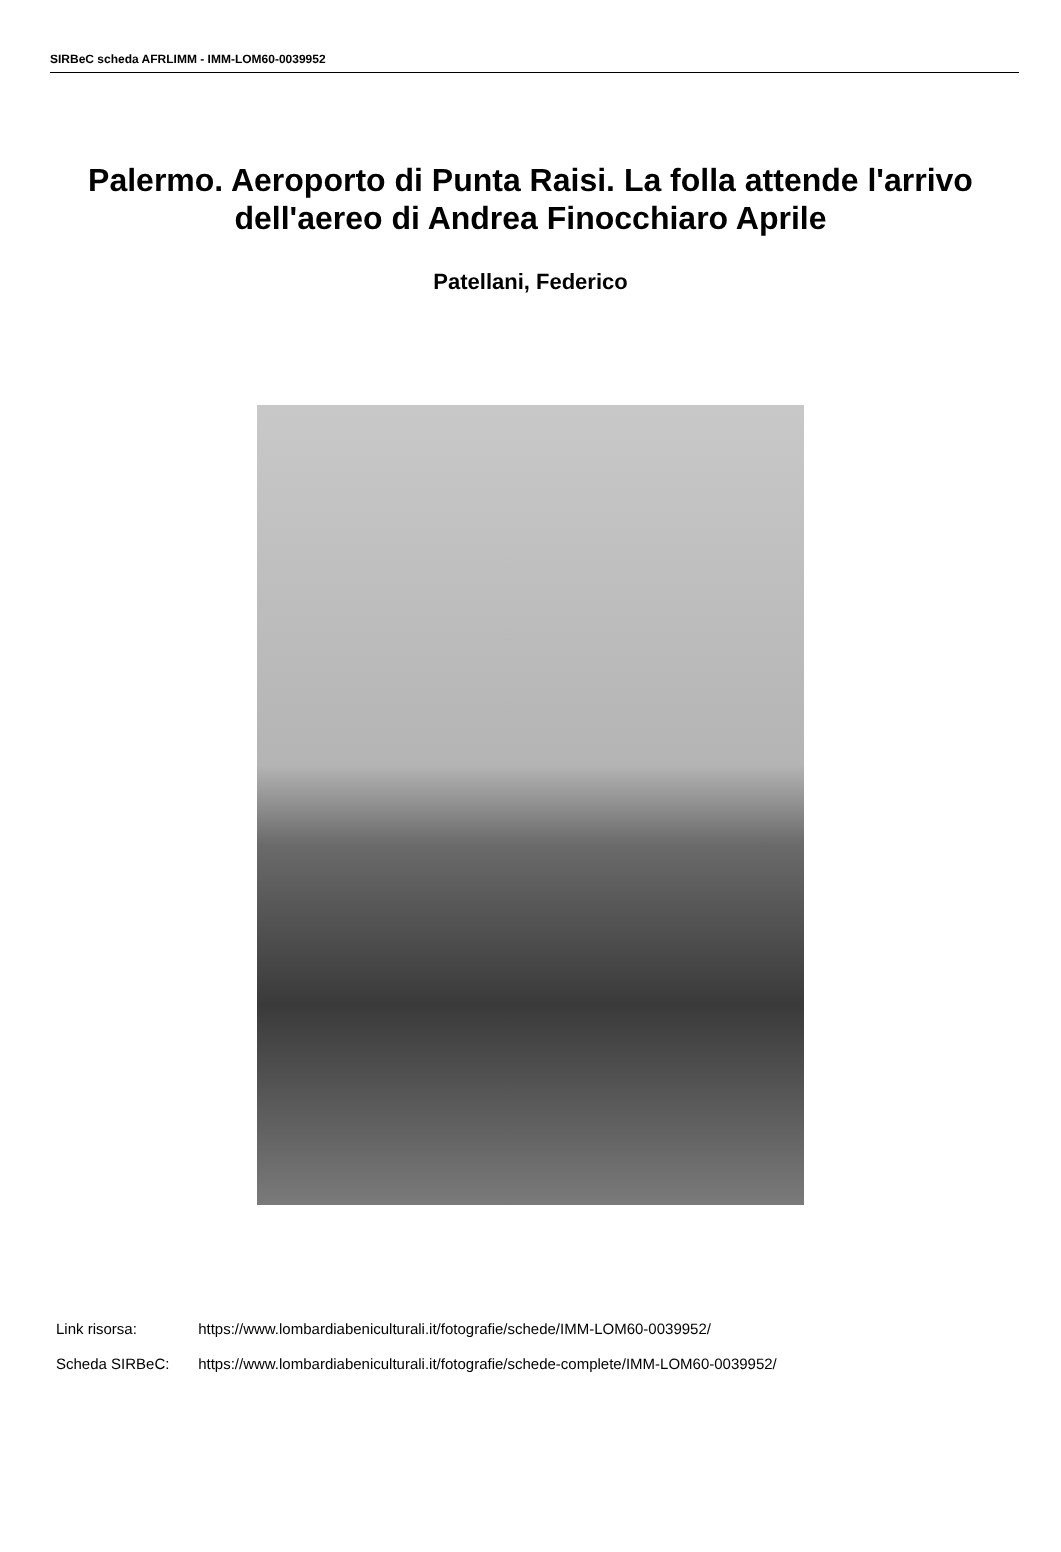SIRBeC scheda AFRLIMM - IMM-LOM60-0039952
Palermo. Aeroporto di Punta Raisi. La folla attende l'arrivo dell'aereo di Andrea Finocchiaro Aprile
Patellani, Federico
Link risorsa: https://www.lombardiabeniculturali.it/fotografie/schede/IMM-LOM60-0039952/
Scheda SIRBeC: https://www.lombardiabeniculturali.it/fotografie/schede-complete/IMM-LOM60-0039952/